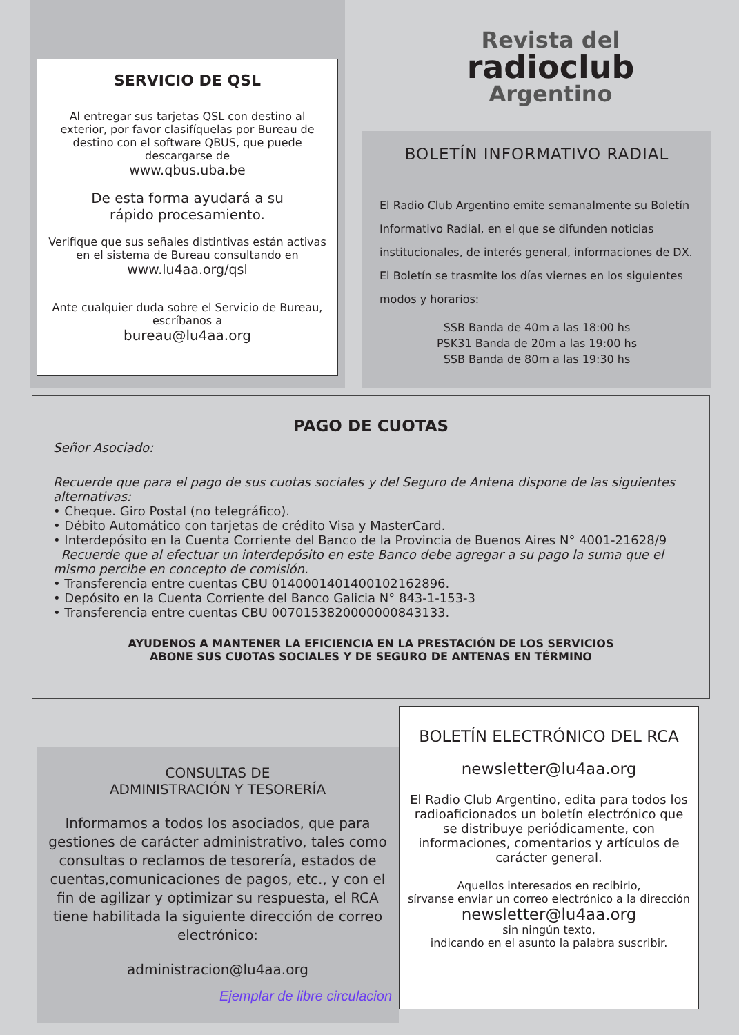SERVICIO DE QSL
Al entregar sus tarjetas QSL con destino al exterior, por favor clasifíquelas por Bureau de destino con el software QBUS, que puede descargarse de
www.qbus.uba.be
De esta forma ayudará a su
rápido procesamiento.
Verifique que sus señales distintivas están activas en el sistema de Bureau consultando en
www.lu4aa.org/qsl
Ante cualquier duda sobre el Servicio de Bureau,
escríbanos a
bureau@lu4aa.org
Revista del
radioclub
Argentino
BOLETÍN INFORMATIVO RADIAL
El Radio Club Argentino emite semanalmente su Boletín Informativo Radial, en el que se difunden noticias institucionales, de interés general, informaciones de DX.
El Boletín se trasmite los días viernes en los siguientes modos y horarios:
SSB Banda de 40m a las 18:00 hs
PSK31 Banda de 20m a las 19:00 hs
SSB Banda de 80m a las 19:30 hs
PAGO DE CUOTAS
Señor Asociado:
Recuerde que para el pago de sus cuotas sociales y del Seguro de Antena dispone de las siguientes alternativas:
• Cheque. Giro Postal (no telegráfico).
• Débito Automático con tarjetas de crédito Visa y MasterCard.
• Interdepósito en la Cuenta Corriente del Banco de la Provincia de Buenos Aires N° 4001-21628/9
Recuerde que al efectuar un interdepósito en este Banco debe agregar a su pago la suma que el mismo percibe en concepto de comisión.
• Transferencia entre cuentas CBU 0140001401400102162896.
• Depósito en la Cuenta Corriente del Banco Galicia N° 843-1-153-3
• Transferencia entre cuentas CBU 0070153820000000843133.
AYUDENOS A MANTENER LA EFICIENCIA EN LA PRESTACIÓN DE LOS SERVICIOS
ABONE SUS CUOTAS SOCIALES Y DE SEGURO DE ANTENAS EN TÉRMINO
CONSULTAS DE
ADMINISTRACIÓN Y TESORERÍA
Informamos a todos los asociados, que para gestiones de carácter administrativo, tales como consultas o reclamos de tesorería, estados de cuentas,comunicaciones de pagos, etc., y con el fin de agilizar y optimizar su respuesta, el RCA tiene habilitada la siguiente dirección de correo electrónico:
administracion@lu4aa.org
Ejemplar de libre circulacion
BOLETÍN ELECTRÓNICO DEL RCA
newsletter@lu4aa.org
El Radio Club Argentino, edita para todos los radioaficionados un boletín electrónico que se distribuye periódicamente, con informaciones, comentarios y artículos de carácter general.
Aquellos interesados en recibirlo,
sírvanse enviar un correo electrónico a la dirección
newsletter@lu4aa.org
sin ningún texto,
indicando en el asunto la palabra suscribir.